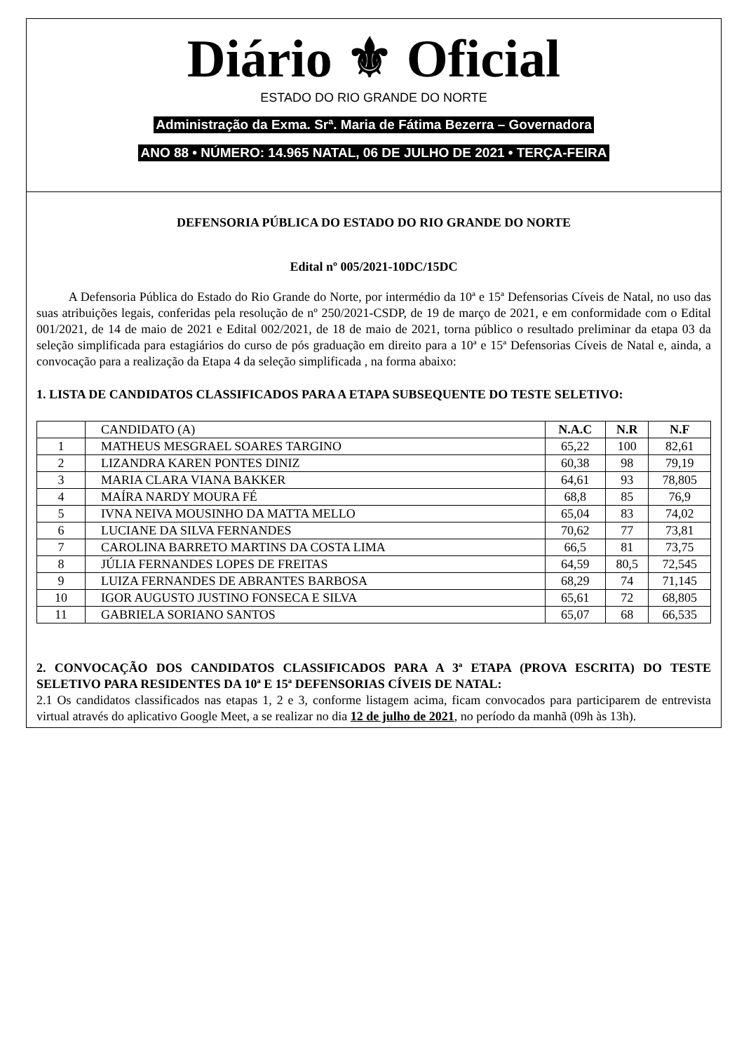Diário ⚜ Oficial
ESTADO DO RIO GRANDE DO NORTE
Administração da Exma. Srª. Maria de Fátima Bezerra – Governadora
ANO 88 • NÚMERO: 14.965 NATAL, 06 DE JULHO DE 2021 • TERÇA-FEIRA
DEFENSORIA PÚBLICA DO ESTADO DO RIO GRANDE DO NORTE
Edital nº 005/2021-10DC/15DC
A Defensoria Pública do Estado do Rio Grande do Norte, por intermédio da 10ª e 15ª Defensorias Cíveis de Natal, no uso das suas atribuições legais, conferidas pela resolução de nº 250/2021-CSDP, de 19 de março de 2021, e em conformidade com o Edital 001/2021, de 14 de maio de 2021 e Edital 002/2021, de 18 de maio de 2021, torna público o resultado preliminar da etapa 03 da seleção simplificada para estagiários do curso de pós graduação em direito para a 10ª e 15ª Defensorias Cíveis de Natal e, ainda, a convocação para a realização da Etapa 4 da seleção simplificada , na forma abaixo:
1. LISTA DE CANDIDATOS CLASSIFICADOS PARA A ETAPA SUBSEQUENTE DO TESTE SELETIVO:
| | CANDIDATO (A) | N.A.C | N.R | N.F |
| 1 | MATHEUS MESGRAEL SOARES TARGINO | 65,22 | 100 | 82,61 |
| 2 | LIZANDRA KAREN PONTES DINIZ | 60,38 | 98 | 79,19 |
| 3 | MARIA CLARA VIANA BAKKER | 64,61 | 93 | 78,805 |
| 4 | MAÍRA NARDY MOURA FÉ | 68,8 | 85 | 76,9 |
| 5 | IVNA NEIVA MOUSINHO DA MATTA MELLO | 65,04 | 83 | 74,02 |
| 6 | LUCIANE DA SILVA FERNANDES | 70,62 | 77 | 73,81 |
| 7 | CAROLINA BARRETO MARTINS DA COSTA LIMA | 66,5 | 81 | 73,75 |
| 8 | JÚLIA FERNANDES LOPES DE FREITAS | 64,59 | 80,5 | 72,545 |
| 9 | LUIZA FERNANDES DE ABRANTES BARBOSA | 68,29 | 74 | 71,145 |
| 10 | IGOR AUGUSTO JUSTINO FONSECA E SILVA | 65,61 | 72 | 68,805 |
| 11 | GABRIELA SORIANO SANTOS | 65,07 | 68 | 66,535 |
2. CONVOCAÇÃO DOS CANDIDATOS CLASSIFICADOS PARA A 3ª ETAPA (PROVA ESCRITA) DO TESTE SELETIVO PARA RESIDENTES DA 10ª E 15ª DEFENSORIAS CÍVEIS DE NATAL:
2.1 Os candidatos classificados nas etapas 1, 2 e 3, conforme listagem acima, ficam convocados para participarem de entrevista virtual através do aplicativo Google Meet, a se realizar no dia 12 de julho de 2021, no período da manhã (09h às 13h).